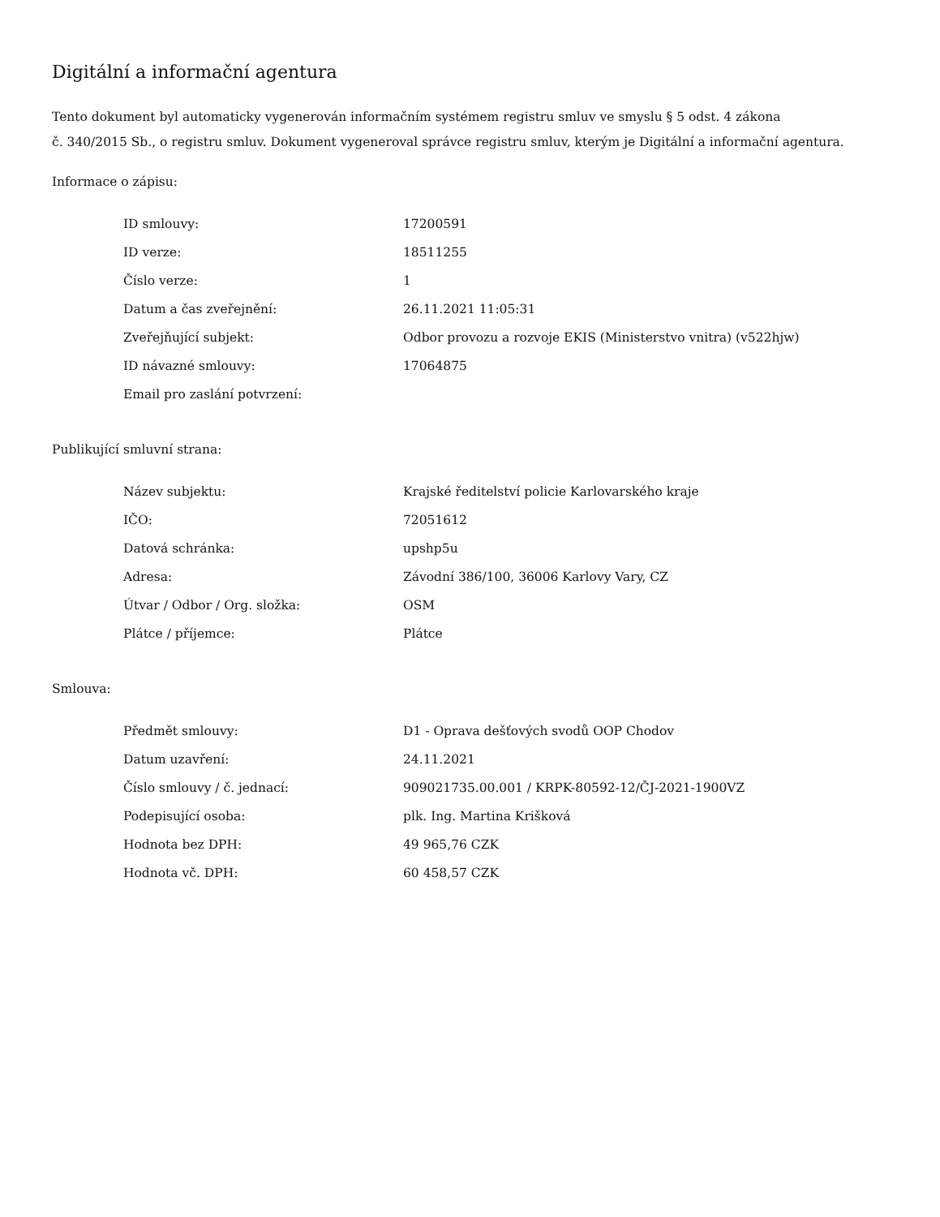Digitální a informační agentura
Tento dokument byl automaticky vygenerován informačním systémem registru smluv ve smyslu § 5 odst. 4 zákona
č. 340/2015 Sb., o registru smluv. Dokument vygeneroval správce registru smluv, kterým je Digitální a informační agentura.
Informace o zápisu:
| ID smlouvy: | 17200591 |
| ID verze: | 18511255 |
| Číslo verze: | 1 |
| Datum a čas zveřejnění: | 26.11.2021 11:05:31 |
| Zveřejňující subjekt: | Odbor provozu a rozvoje EKIS (Ministerstvo vnitra) (v522hjw) |
| ID návazné smlouvy: | 17064875 |
| Email pro zaslání potvrzení: | |
Publikující smluvní strana:
| Název subjektu: | Krajské ředitelství policie Karlovarského kraje |
| IČO: | 72051612 |
| Datová schránka: | upshp5u |
| Adresa: | Závodní 386/100, 36006 Karlovy Vary, CZ |
| Útvar / Odbor / Org. složka: | OSM |
| Plátce / příjemce: | Plátce |
Smlouva:
| Předmět smlouvy: | D1 - Oprava dešťových svodů OOP Chodov |
| Datum uzavření: | 24.11.2021 |
| Číslo smlouvy / č. jednací: | 909021735.00.001 / KRPK-80592-12/ČJ-2021-1900VZ |
| Podepisující osoba: | plk. Ing. Martina Krišková |
| Hodnota bez DPH: | 49 965,76 CZK |
| Hodnota vč. DPH: | 60 458,57 CZK |